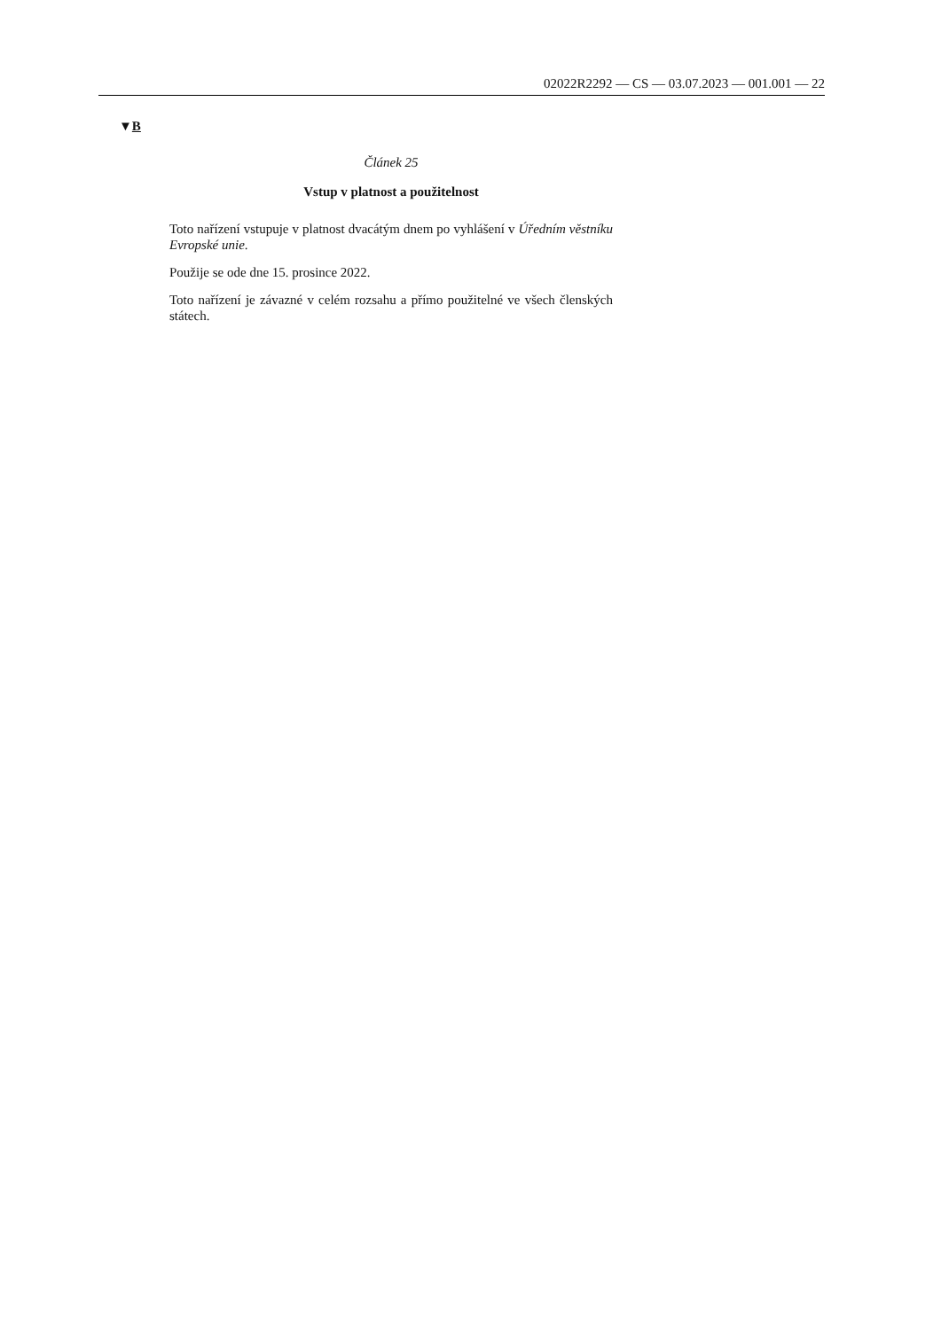02022R2292 — CS — 03.07.2023 — 001.001 — 22
▼B
Článek 25
Vstup v platnost a použitelnost
Toto nařízení vstupuje v platnost dvacátým dnem po vyhlášení v Úředním věstníku Evropské unie.
Použije se ode dne 15. prosince 2022.
Toto nařízení je závazné v celém rozsahu a přímo použitelné ve všech členských státech.